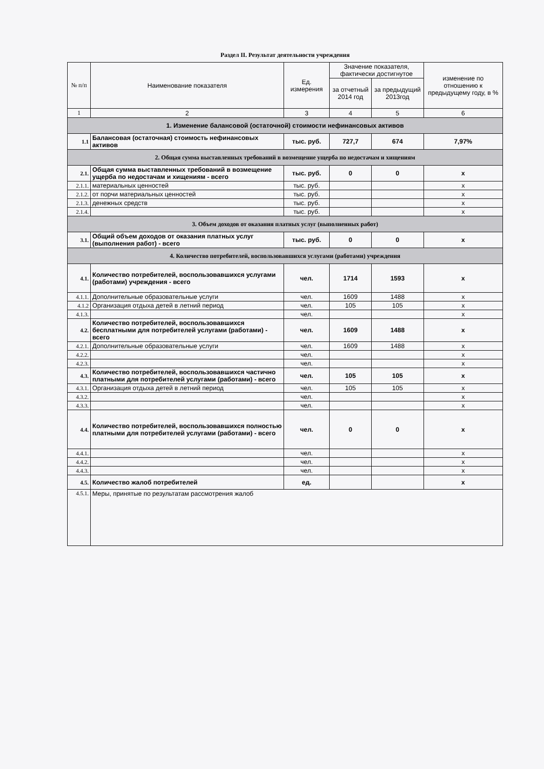Раздел II. Результат деятельности учреждения
| № п/п | Наименование показателя | Ед. измерения | Значение показателя, фактически достигнутое | | изменение по отношению к предыдущему году, в % |
| --- | --- | --- | --- | --- | --- |
| | | | за отчетный 2014 год | за предыдущий 2013год | |
| 1 | 2 | 3 | 4 | 5 | 6 |
| 1. Изменение балансовой (остаточной) стоимости нефинансовых активов | | | | | |
| 1.1 | Балансовая (остаточная) стоимость нефинансовых активов | тыс. руб. | 727,7 | 674 | 7,97% |
| 2. Общая сумма выставленных требований в возмещение ущерба по недостачам и хищениям | | | | | |
| 2.1. | Общая сумма выставленных требований в возмещение ущерба по недостачам и хищениям - всего | тыс. руб. | 0 | 0 | x |
| 2.1.1. | материальных ценностей | тыс. руб. | | | x |
| 2.1.2. | от порчи материальных ценностей | тыс. руб. | | | x |
| 2.1.3. | денежных средств | тыс. руб. | | | x |
| 2.1.4. | | тыс. руб. | | | x |
| 3. Объем доходов от оказания платных услуг (выполненных работ) | | | | | |
| 3.1. | Общий объем доходов от оказания платных услуг (выполнения работ) - всего | тыс. руб. | 0 | 0 | x |
| 4. Количество потребителей, воспользовавшихся услугами (работами) учреждения | | | | | |
| 4.1. | Количество потребителей, воспользовавшихся услугами (работами) учреждения - всего | чел. | 1714 | 1593 | x |
| 4.1.1. | Дополнительные образовательные услуги | чел. | 1609 | 1488 | x |
| 4.1.2 | Организация отдыха детей в летний период | чел. | 105 | 105 | x |
| 4.1.3. | | чел. | | | x |
| 4.2. | Количество потребителей, воспользовавшихся бесплатными для потребителей услугами (работами) - всего | чел. | 1609 | 1488 | x |
| 4.2.1. | Дополнительные образовательные услуги | чел. | 1609 | 1488 | x |
| 4.2.2. | | чел. | | | x |
| 4.2.3. | | чел. | | | x |
| 4.3. | Количество потребителей, воспользовавшихся частично платными для потребителей услугами (работами) - всего | чел. | 105 | 105 | x |
| 4.3.1. | Организация отдыха детей в летний период | чел. | 105 | 105 | x |
| 4.3.2. | | чел. | | | x |
| 4.3.3. | | чел. | | | x |
| 4.4. | Количество потребителей, воспользовавшихся полностью платными для потребителей услугами (работами) - всего | чел. | 0 | 0 | x |
| 4.4.1. | | чел. | | | x |
| 4.4.2. | | чел. | | | x |
| 4.4.3. | | чел. | | | x |
| 4.5. | Количество жалоб потребителей | ед. | | | x |
| 4.5.1. | Меры, принятые по результатам рассмотрения жалоб | | | | |